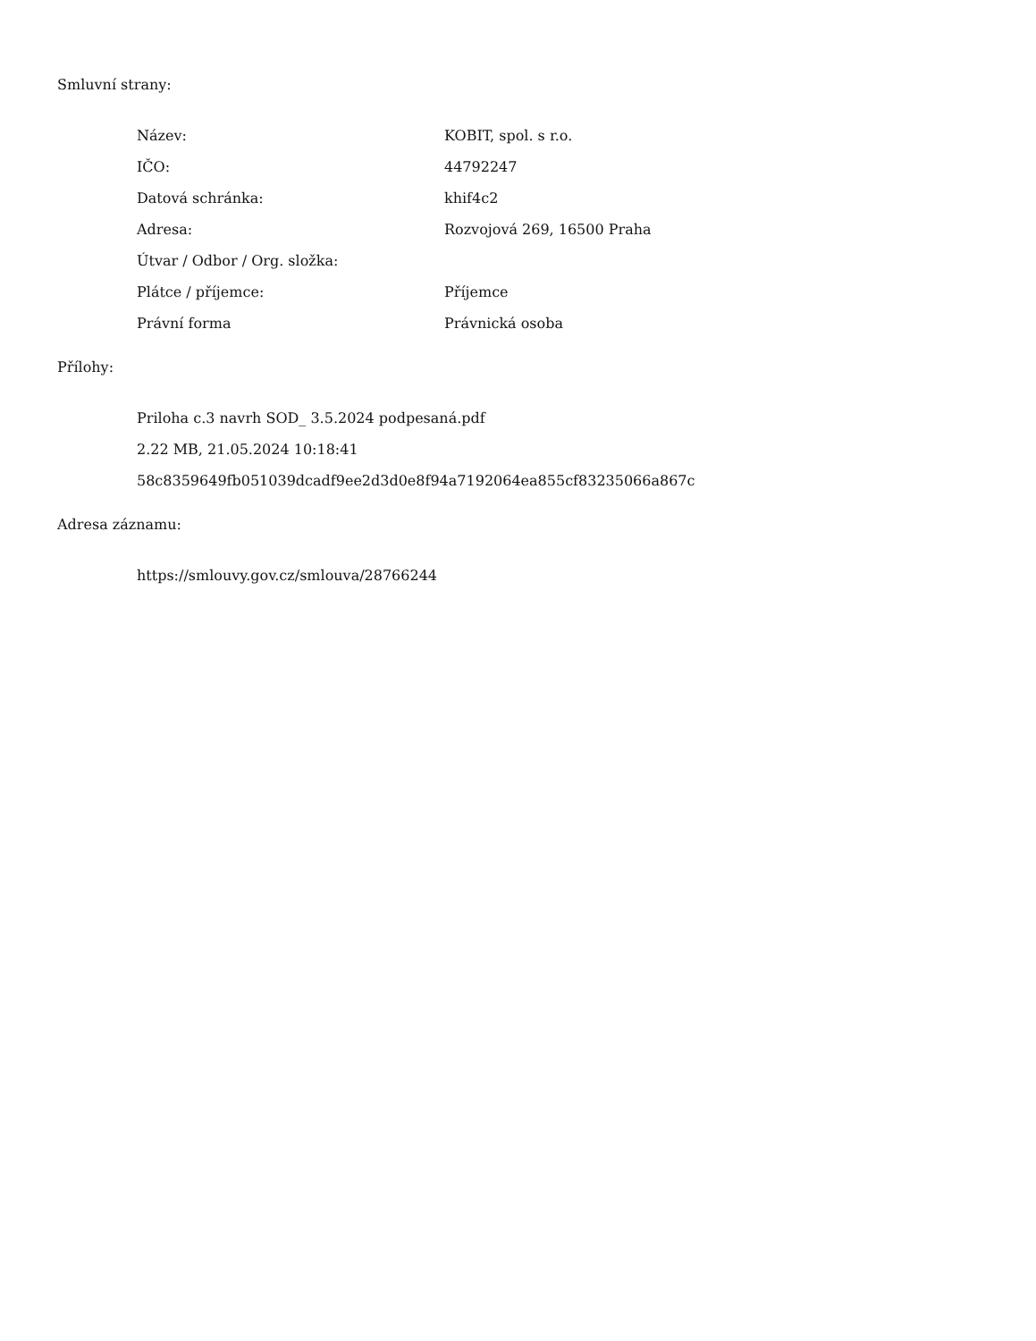Smluvní strany:
| Název: | KOBIT, spol. s r.o. |
| IČO: | 44792247 |
| Datová schránka: | khif4c2 |
| Adresa: | Rozvojová 269, 16500 Praha |
| Útvar / Odbor / Org. složka: | |
| Plátce / příjemce: | Příjemce |
| Právní forma | Právnická osoba |
Přílohy:
Priloha c.3 navrh SOD_ 3.5.2024 podpesaná.pdf
2.22 MB, 21.05.2024 10:18:41
58c8359649fb051039dcadf9ee2d3d0e8f94a7192064ea855cf83235066a867c
Adresa záznamu:
https://smlouvy.gov.cz/smlouva/28766244